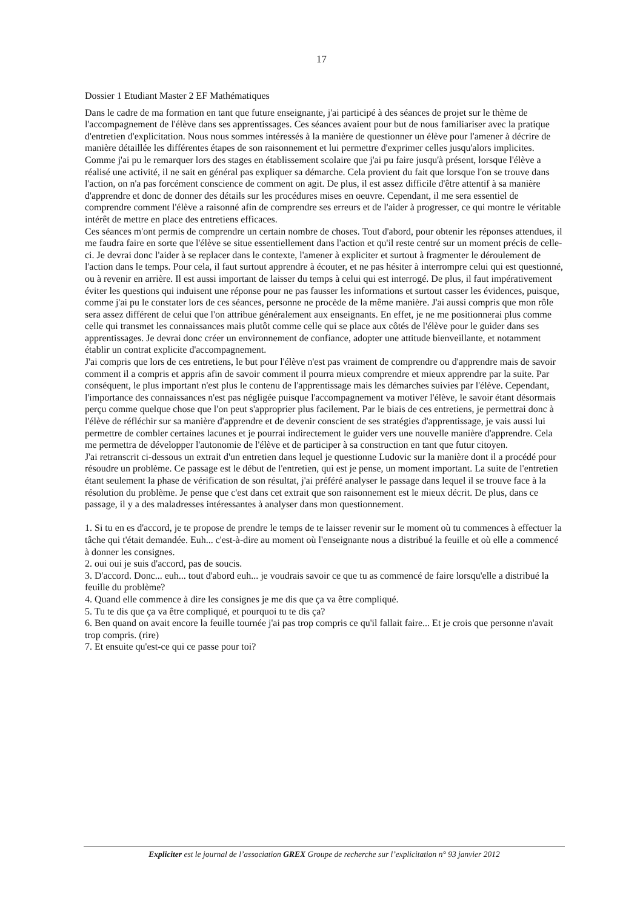17
Dossier 1 Etudiant Master 2 EF Mathématiques
Dans le cadre de ma formation en tant que future enseignante, j'ai participé à des séances de projet sur le thème de l'accompagnement de l'élève dans ses apprentissages. Ces séances avaient pour but de nous familiariser avec la pratique d'entretien d'explicitation. Nous nous sommes intéressés à la manière de questionner un élève pour l'amener à décrire de manière détaillée les différentes étapes de son raisonnement et lui permettre d'exprimer celles jusqu'alors implicites. Comme j'ai pu le remarquer lors des stages en établissement scolaire que j'ai pu faire jusqu'à présent, lorsque l'élève a réalisé une activité, il ne sait en général pas expliquer sa démarche. Cela provient du fait que lorsque l'on se trouve dans l'action, on n'a pas forcément conscience de comment on agit. De plus, il est assez difficile d'être attentif à sa manière d'apprendre et donc de donner des détails sur les procédures mises en oeuvre. Cependant, il me sera essentiel de comprendre comment l'élève a raisonné afin de comprendre ses erreurs et de l'aider à progresser, ce qui montre le véritable intérêt de mettre en place des entretiens efficaces.
Ces séances m'ont permis de comprendre un certain nombre de choses. Tout d'abord, pour obtenir les réponses attendues, il me faudra faire en sorte que l'élève se situe essentiellement dans l'action et qu'il reste centré sur un moment précis de celle-ci. Je devrai donc l'aider à se replacer dans le contexte, l'amener à expliciter et surtout à fragmenter le déroulement de l'action dans le temps. Pour cela, il faut surtout apprendre à écouter, et ne pas hésiter à interrompre celui qui est questionné, ou à revenir en arrière. Il est aussi important de laisser du temps à celui qui est interrogé. De plus, il faut impérativement éviter les questions qui induisent une réponse pour ne pas fausser les informations et surtout casser les évidences, puisque, comme j'ai pu le constater lors de ces séances, personne ne procède de la même manière. J'ai aussi compris que mon rôle sera assez différent de celui que l'on attribue généralement aux enseignants. En effet, je ne me positionnerai plus comme celle qui transmet les connaissances mais plutôt comme celle qui se place aux côtés de l'élève pour le guider dans ses apprentissages. Je devrai donc créer un environnement de confiance, adopter une attitude bienveillante, et notamment établir un contrat explicite d'accompagnement.
J'ai compris que lors de ces entretiens, le but pour l'élève n'est pas vraiment de comprendre ou d'apprendre mais de savoir comment il a compris et appris afin de savoir comment il pourra mieux comprendre et mieux apprendre par la suite. Par conséquent, le plus important n'est plus le contenu de l'apprentissage mais les démarches suivies par l'élève. Cependant, l'importance des connaissances n'est pas négligée puisque l'accompagnement va motiver l'élève, le savoir étant désormais perçu comme quelque chose que l'on peut s'approprier plus facilement. Par le biais de ces entretiens, je permettrai donc à l'élève de réfléchir sur sa manière d'apprendre et de devenir conscient de ses stratégies d'apprentissage, je vais aussi lui permettre de combler certaines lacunes et je pourrai indirectement le guider vers une nouvelle manière d'apprendre. Cela me permettra de développer l'autonomie de l'élève et de participer à sa construction en tant que futur citoyen.
J'ai retranscrit ci-dessous un extrait d'un entretien dans lequel je questionne Ludovic sur la manière dont il a procédé pour résoudre un problème. Ce passage est le début de l'entretien, qui est je pense, un moment important. La suite de l'entretien étant seulement la phase de vérification de son résultat, j'ai préféré analyser le passage dans lequel il se trouve face à la résolution du problème. Je pense que c'est dans cet extrait que son raisonnement est le mieux décrit. De plus, dans ce passage, il y a des maladresses intéressantes à analyser dans mon questionnement.
1. Si tu en es d'accord, je te propose de prendre le temps de te laisser revenir sur le moment où tu commences à effectuer la tâche qui t'était demandée. Euh... c'est-à-dire au moment où l'enseignante nous a distribué la feuille et où elle a commencé à donner les consignes.
2. oui oui je suis d'accord, pas de soucis.
3. D'accord. Donc... euh... tout d'abord euh... je voudrais savoir ce que tu as commencé de faire lorsqu'elle a distribué la feuille du problème?
4. Quand elle commence à dire les consignes je me dis que ça va être compliqué.
5. Tu te dis que ça va être compliqué, et pourquoi tu te dis ça?
6. Ben quand on avait encore la feuille tournée j'ai pas trop compris ce qu'il fallait faire... Et je crois que personne n'avait trop compris. (rire)
7. Et ensuite qu'est-ce qui ce passe pour toi?
Expliciter est le journal de l’association GREX Groupe de recherche sur l’explicitation n° 93 janvier 2012